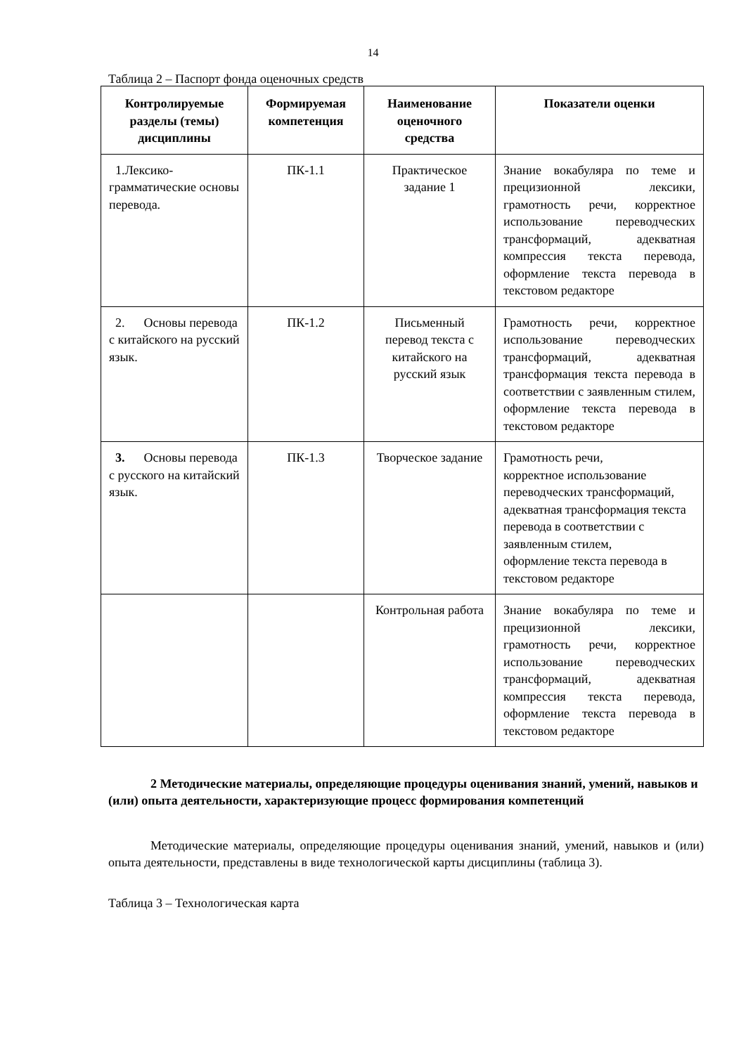14
Таблица 2 – Паспорт фонда оценочных средств
| Контролируемые разделы (темы) дисциплины | Формируемая компетенция | Наименование оценочного средства | Показатели оценки |
| --- | --- | --- | --- |
| 1.Лексико-грамматические основы перевода. | ПК-1.1 | Практическое задание 1 | Знание вокабуляра по теме и прецизионной лексики, грамотность речи, корректное использование переводческих трансформаций, адекватная компрессия текста перевода, оформление текста перевода в текстовом редакторе |
| 2. Основы перевода с китайского на русский язык. | ПК-1.2 | Письменный перевод текста с китайского на русский язык | Грамотность речи, корректное использование переводческих трансформаций, адекватная трансформация текста перевода в соответствии с заявленным стилем, оформление текста перевода в текстовом редакторе |
| 3. Основы перевода с русского на китайский язык. | ПК-1.3 | Творческое задание | Грамотность речи, корректное использование переводческих трансформаций, адекватная трансформация текста перевода в соответствии с заявленным стилем, оформление текста перевода в текстовом редакторе |
| | | Контрольная работа | Знание вокабуляра по теме и прецизионной лексики, грамотность речи, корректное использование переводческих трансформаций, адекватная компрессия текста перевода, оформление текста перевода в текстовом редакторе |
2 Методические материалы, определяющие процедуры оценивания знаний, умений, навыков и (или) опыта деятельности, характеризующие процесс формирования компетенций
Методические материалы, определяющие процедуры оценивания знаний, умений, навыков и (или) опыта деятельности, представлены в виде технологической карты дисциплины (таблица 3).
Таблица 3 – Технологическая карта